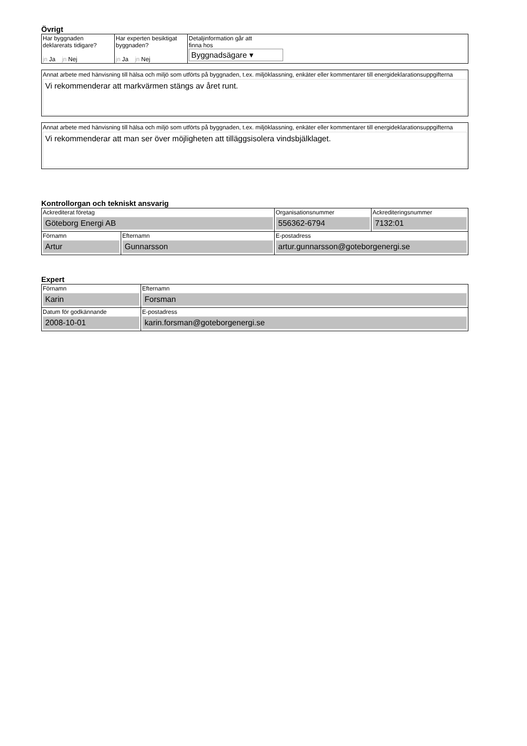Övrigt
| Har byggnaden deklarerats tidigare? jn Ja jn Nej | Har experten besiktigat byggnaden? jn Ja jn Nej | Detaljinformation går att finna hos Byggnadsägare ▾ |
Annat arbete med hänvisning till hälsa och miljö som utförts på byggnaden, t.ex. miljöklassning, enkäter eller kommentarer till energideklarationsuppgifterna
Vi rekommenderar att markvärmen stängs av året runt.
Annat arbete med hänvisning till hälsa och miljö som utförts på byggnaden, t.ex. miljöklassning, enkäter eller kommentarer till energideklarationsuppgifterna
Vi rekommenderar att man ser över möjligheten att tilläggsisolera vindsbjälklaget.
Kontrollorgan och tekniskt ansvarig
| Ackrediterat företag Göteborg Energi AB | | Organisationsnummer 556362-6794 | Ackrediteringsnummer 7132:01 |
| Förnamn Artur | Efternamn Gunnarsson | E-postadress artur.gunnarsson@goteborgenergi.se | |
Expert
| Förnamn Karin | Efternamn Forsman |
| Datum för godkännande 2008-10-01 | E-postadress karin.forsman@goteborgenergi.se |